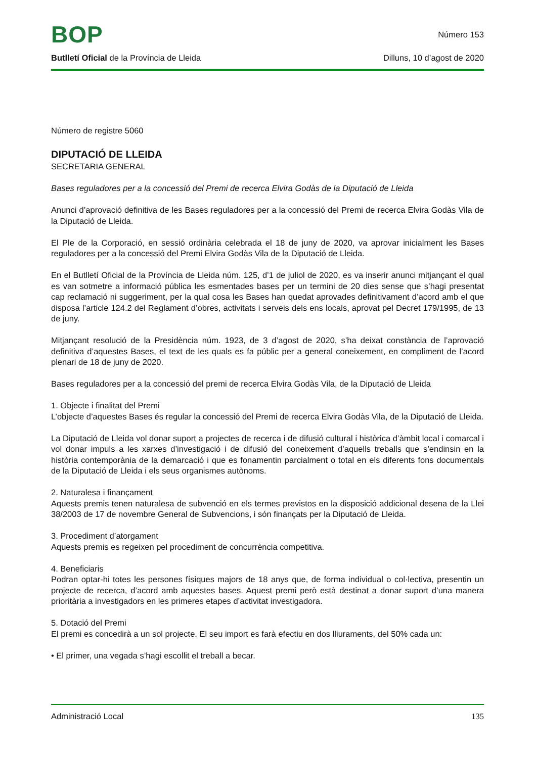BOP
Número 153
Butlletí Oficial de la Província de Lleida Dilluns, 10 d’agost de 2020
Número de registre 5060
DIPUTACIÓ DE LLEIDA
SECRETARIA GENERAL
Bases reguladores per a la concessió del Premi de recerca Elvira Godàs de la Diputació de Lleida
Anunci d’aprovació definitiva de les Bases reguladores per a la concessió del Premi de recerca Elvira Godàs Vila de la Diputació de Lleida.
El Ple de la Corporació, en sessió ordinària celebrada el 18 de juny de 2020, va aprovar inicialment les Bases reguladores per a la concessió del Premi Elvira Godàs Vila de la Diputació de Lleida.
En el Butlletí Oficial de la Província de Lleida núm. 125, d’1 de juliol de 2020, es va inserir anunci mitjançant el qual es van sotmetre a informació pública les esmentades bases per un termini de 20 dies sense que s’hagi presentat cap reclamació ni suggeriment, per la qual cosa les Bases han quedat aprovades definitivament d’acord amb el que disposa l’article 124.2 del Reglament d’obres, activitats i serveis dels ens locals, aprovat pel Decret 179/1995, de 13 de juny.
Mitjançant resolució de la Presidència núm. 1923, de 3 d’agost de 2020, s’ha deixat constància de l’aprovació definitiva d’aquestes Bases, el text de les quals es fa públic per a general coneixement, en compliment de l’acord plenari de 18 de juny de 2020.
Bases reguladores per a la concessió del premi de recerca Elvira Godàs Vila, de la Diputació de Lleida
1. Objecte i finalitat del Premi
L’objecte d’aquestes Bases és regular la concessió del Premi de recerca Elvira Godàs Vila, de la Diputació de Lleida.
La Diputació de Lleida vol donar suport a projectes de recerca i de difusió cultural i històrica d’àmbit local i comarcal i vol donar impuls a les xarxes d’investigació i de difusió del coneixement d’aquells treballs que s’endinsin en la història contemporània de la demarcació i que es fonamentin parcialment o total en els diferents fons documentals de la Diputació de Lleida i els seus organismes autònoms.
2. Naturalesa i finançament
Aquests premis tenen naturalesa de subvenció en els termes previstos en la disposició addicional desena de la Llei 38/2003 de 17 de novembre General de Subvencions, i són finançats per la Diputació de Lleida.
3. Procediment d’atorgament
Aquests premis es regeixen pel procediment de concurrència competitiva.
4. Beneficiaris
Podran optar-hi totes les persones físiques majors de 18 anys que, de forma individual o col·lectiva, presentin un projecte de recerca, d’acord amb aquestes bases. Aquest premi però està destinat a donar suport d’una manera prioritària a investigadors en les primeres etapes d’activitat investigadora.
5. Dotació del Premi
El premi es concedirà a un sol projecte. El seu import es farà efectiu en dos lliuraments, del 50% cada un:
• El primer, una vegada s’hagi escollit el treball a becar.
Administració Local 135